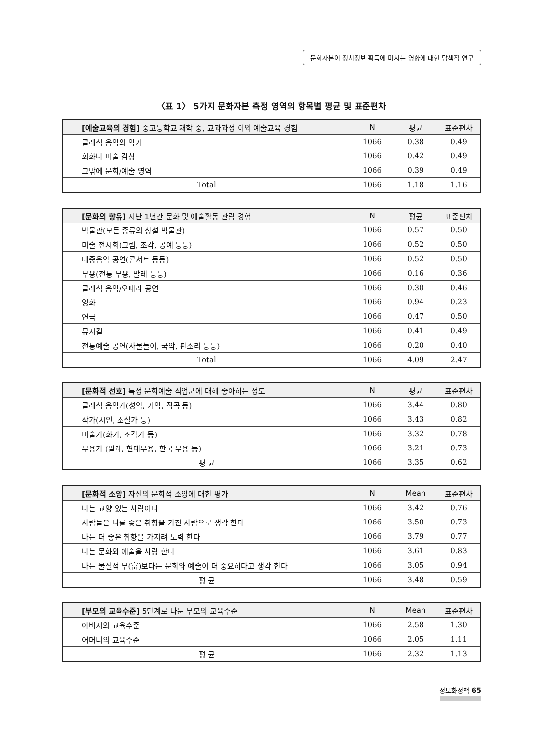문화자본이 정치정보 획득에 미치는 영향에 대한 탐색적 연구
〈표 1〉 5가지 문화자본 측정 영역의 항목별 평균 및 표준편차
| [예술교육의 경험] 중고등학교 재학 중, 교과과정 이외 예술교육 경험 | N | 평균 | 표준편차 |
| --- | --- | --- | --- |
| 클래식 음악의 악기 | 1066 | 0.38 | 0.49 |
| 회화나 미술 감상 | 1066 | 0.42 | 0.49 |
| 그밖에 문화/예술 영역 | 1066 | 0.39 | 0.49 |
| Total | 1066 | 1.18 | 1.16 |
| [문화의 향유] 지난 1년간 문화 및 예술활동 관람 경험 | N | 평균 | 표준편차 |
| --- | --- | --- | --- |
| 박물관(모든 종류의 상설 박물관) | 1066 | 0.57 | 0.50 |
| 미술 전시회(그림, 조각, 공예 등등) | 1066 | 0.52 | 0.50 |
| 대중음악 공연(콘서트 등등) | 1066 | 0.52 | 0.50 |
| 무용(전통 무용, 발레 등등) | 1066 | 0.16 | 0.36 |
| 클래식 음악/오페라 공연 | 1066 | 0.30 | 0.46 |
| 영화 | 1066 | 0.94 | 0.23 |
| 연극 | 1066 | 0.47 | 0.50 |
| 뮤지컬 | 1066 | 0.41 | 0.49 |
| 전통예술 공연(사물놀이, 국악, 판소리 등등) | 1066 | 0.20 | 0.40 |
| Total | 1066 | 4.09 | 2.47 |
| [문화적 선호] 특정 문화예술 직업군에 대해 좋아하는 정도 | N | 평균 | 표준편차 |
| --- | --- | --- | --- |
| 클래식 음악가(성악, 기악, 작곡 등) | 1066 | 3.44 | 0.80 |
| 작가(시인, 소설가 등) | 1066 | 3.43 | 0.82 |
| 미술가(화가, 조각가 등) | 1066 | 3.32 | 0.78 |
| 무용가 (발레, 현대무용, 한국 무용 등) | 1066 | 3.21 | 0.73 |
| 평 균 | 1066 | 3.35 | 0.62 |
| [문화적 소양] 자신의 문화적 소양에 대한 평가 | N | Mean | 표준편차 |
| --- | --- | --- | --- |
| 나는 교양 있는 사람이다 | 1066 | 3.42 | 0.76 |
| 사람들은 나를 좋은 취향을 가진 사람으로 생각 한다 | 1066 | 3.50 | 0.73 |
| 나는 더 좋은 취향을 가지려 노력 한다 | 1066 | 3.79 | 0.77 |
| 나는 문화와 예술을 사랑 한다 | 1066 | 3.61 | 0.83 |
| 나는 물질적 부(富)보다는 문화와 예술이 더 중요하다고 생각 한다 | 1066 | 3.05 | 0.94 |
| 평 균 | 1066 | 3.48 | 0.59 |
| [부모의 교육수준] 5단계로 나눈 부모의 교육수준 | N | Mean | 표준편차 |
| --- | --- | --- | --- |
| 아버지의 교육수준 | 1066 | 2.58 | 1.30 |
| 어머니의 교육수준 | 1066 | 2.05 | 1.11 |
| 평 균 | 1066 | 2.32 | 1.13 |
정보화정책 65